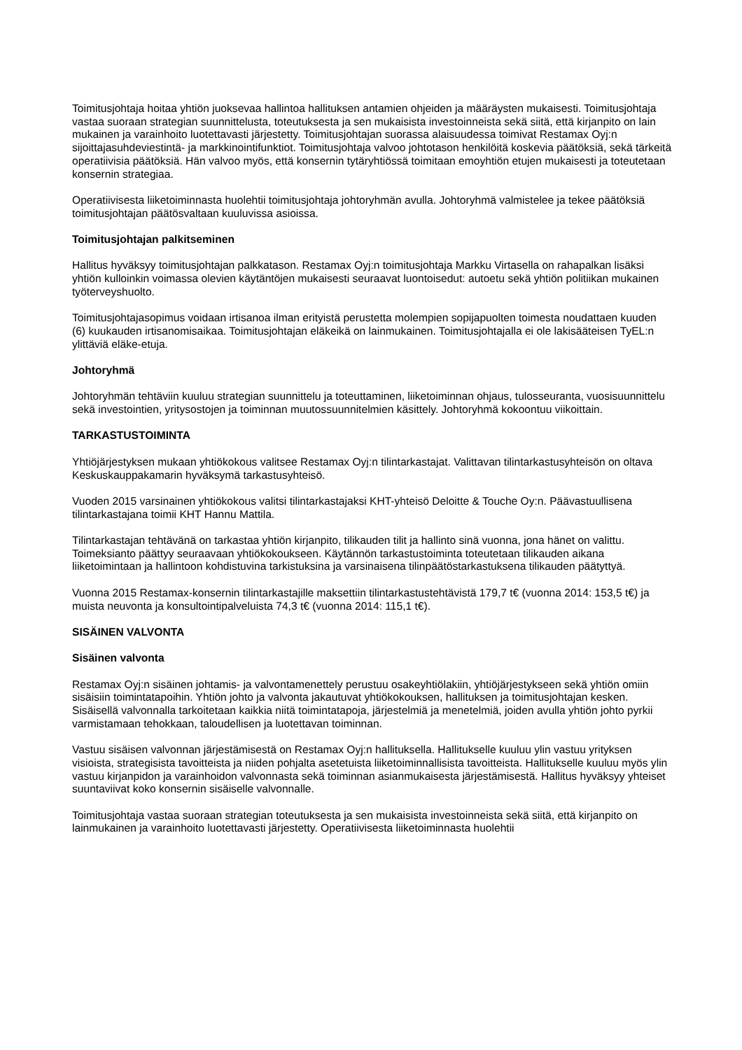Toimitusjohtaja hoitaa yhtiön juoksevaa hallintoa hallituksen antamien ohjeiden ja määräysten mukaisesti. Toimitusjohtaja vastaa suoraan strategian suunnittelusta, toteutuksesta ja sen mukaisista investoinneista sekä siitä, että kirjanpito on lain mukainen ja varainhoito luotettavasti järjestetty. Toimitusjohtajan suorassa alaisuudessa toimivat Restamax Oyj:n sijoittajasuhdeviestintä- ja markkinointifunktiot. Toimitusjohtaja valvoo johtotason henkilöitä koskevia päätöksiä, sekä tärkeitä operatiivisia päätöksiä. Hän valvoo myös, että konsernin tytäryhtiössä toimitaan emoyhtiön etujen mukaisesti ja toteutetaan konsernin strategiaa.
Operatiivisesta liiketoiminnasta huolehtii toimitusjohtaja johtoryhmän avulla. Johtoryhmä valmistelee ja tekee päätöksiä toimitusjohtajan päätösvaltaan kuuluvissa asioissa.
Toimitusjohtajan palkitseminen
Hallitus hyväksyy toimitusjohtajan palkkatason. Restamax Oyj:n toimitusjohtaja Markku Virtasella on rahapalkan lisäksi yhtiön kulloinkin voimassa olevien käytäntöjen mukaisesti seuraavat luontoisedut: autoetu sekä yhtiön politiikan mukainen työterveyshuolto.
Toimitusjohtajasopimus voidaan irtisanoa ilman erityistä perustetta molempien sopijapuolten toimesta noudattaen kuuden (6) kuukauden irtisanomisaikaa. Toimitusjohtajan eläkeikä on lainmukainen. Toimitusjohtajalla ei ole lakisääteisen TyEL:n ylittäviä eläke-etuja.
Johtoryhmä
Johtoryhmän tehtäviin kuuluu strategian suunnittelu ja toteuttaminen, liiketoiminnan ohjaus, tulosseuranta, vuosisuunnittelu sekä investointien, yritysostojen ja toiminnan muutossuunnitelmien käsittely. Johtoryhmä kokoontuu viikoittain.
TARKASTUSTOIMINTA
Yhtiöjärjestyksen mukaan yhtiökokous valitsee Restamax Oyj:n tilintarkastajat. Valittavan tilintarkastusyhteisön on oltava Keskuskauppakamarin hyväksymä tarkastusyhteisö.
Vuoden 2015 varsinainen yhtiökokous valitsi tilintarkastajaksi KHT-yhteisö Deloitte & Touche Oy:n. Päävastuullisena tilintarkastajana toimii KHT Hannu Mattila.
Tilintarkastajan tehtävänä on tarkastaa yhtiön kirjanpito, tilikauden tilit ja hallinto sinä vuonna, jona hänet on valittu. Toimeksianto päättyy seuraavaan yhtiökokoukseen. Käytännön tarkastustoiminta toteutetaan tilikauden aikana liiketoimintaan ja hallintoon kohdistuvina tarkistuksina ja varsinaisena tilinpäätöstarkastuksena tilikauden päätyttyä.
Vuonna 2015 Restamax-konsernin tilintarkastajille maksettiin tilintarkastustehtävistä 179,7 t€ (vuonna 2014: 153,5 t€) ja muista neuvonta ja konsultointipalveluista 74,3 t€ (vuonna 2014: 115,1 t€).
SISÄINEN VALVONTA
Sisäinen valvonta
Restamax Oyj:n sisäinen johtamis- ja valvontamenettely perustuu osakeyhtiölakiin, yhtiöjärjestykseen sekä yhtiön omiin sisäisiin toimintatapoihin. Yhtiön johto ja valvonta jakautuvat yhtiökokouksen, hallituksen ja toimitusjohtajan kesken. Sisäisellä valvonnalla tarkoitetaan kaikkia niitä toimintatapoja, järjestelmiä ja menetelmiä, joiden avulla yhtiön johto pyrkii varmistamaan tehokkaan, taloudellisen ja luotettavan toiminnan.
Vastuu sisäisen valvonnan järjestämisestä on Restamax Oyj:n hallituksella. Hallitukselle kuuluu ylin vastuu yrityksen visioista, strategisista tavoitteista ja niiden pohjalta asetetuista liiketoiminnallisista tavoitteista. Hallitukselle kuuluu myös ylin vastuu kirjanpidon ja varainhoidon valvonnasta sekä toiminnan asianmukaisesta järjestämisestä. Hallitus hyväksyy yhteiset suuntaviivat koko konsernin sisäiselle valvonnalle.
Toimitusjohtaja vastaa suoraan strategian toteutuksesta ja sen mukaisista investoinneista sekä siitä, että kirjanpito on lainmukainen ja varainhoito luotettavasti järjestetty. Operatiivisesta liiketoiminnasta huolehtii